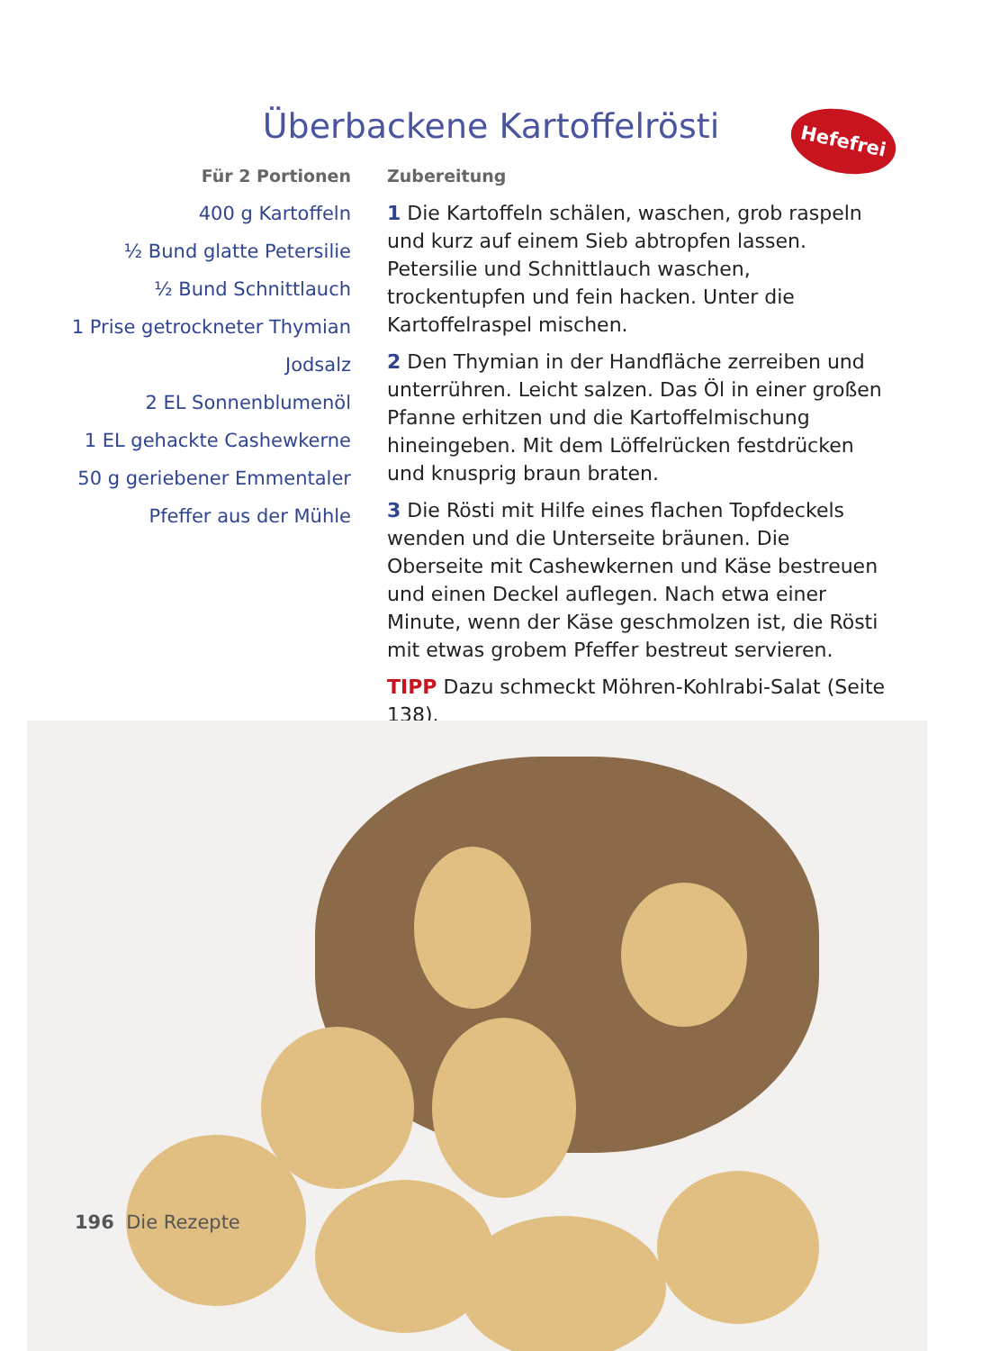Überbackene Kartoffelrösti Hefefrei
Für 2 Portionen
400 g Kartoffeln
½ Bund glatte Petersilie
½ Bund Schnittlauch
1 Prise getrockneter Thymian
Jodsalz
2 EL Sonnenblumenöl
1 EL gehackte Cashewkerne
50 g geriebener Emmentaler
Pfeffer aus der Mühle
Zubereitung
1 Die Kartoffeln schälen, waschen, grob raspeln und kurz auf einem Sieb abtropfen lassen. Petersilie und Schnittlauch waschen, trockentupfen und fein hacken. Unter die Kartoffelraspel mischen.
2 Den Thymian in der Handfläche zerreiben und unterrühren. Leicht salzen. Das Öl in einer großen Pfanne erhitzen und die Kartoffelmischung hineingeben. Mit dem Löffelrücken festdrücken und knusprig braun braten.
3 Die Rösti mit Hilfe eines flachen Topfdeckels wenden und die Unterseite bräunen. Die Oberseite mit Cashewkernen und Käse bestreuen und einen Deckel auflegen. Nach etwa einer Minute, wenn der Käse geschmolzen ist, die Rösti mit etwas grobem Pfeffer bestreut servieren.
TIPP Dazu schmeckt Möhren-Kohlrabi-Salat (Seite 138).
196 Die Rezepte